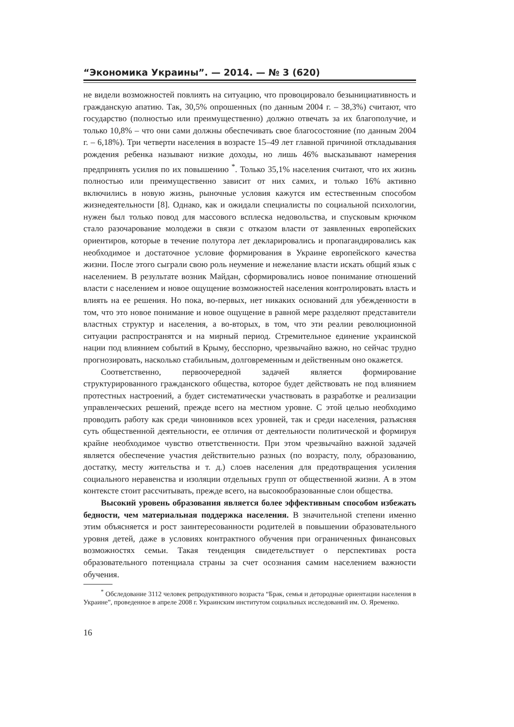“Экономика Украины”. — 2014. — № 3 (620)
не видели возможностей повлиять на ситуацию, что провоцировало безынициативность и гражданскую апатию. Так, 30,5% опрошенных (по данным 2004 г. – 38,3%) считают, что государство (полностью или преимущественно) должно отвечать за их благополучие, и только 10,8% – что они сами должны обеспечивать свое благосостояние (по данным 2004 г. – 6,18%). Три четверти населения в возрасте 15–49 лет главной причиной откладывания рождения ребенка называют низкие доходы, но лишь 46% высказывают намерения предпринять усилия по их повышению <sup>*</sup>. Только 35,1% населения считают, что их жизнь полностью или преимущественно зависит от них самих, и только 16% активно включились в новую жизнь, рыночные условия кажутся им естественным способом жизнедеятельности [8]. Однако, как и ожидали специалисты по социальной психологии, нужен был только повод для массового всплеска недовольства, и спусковым крючком стало разочарование молодежи в связи с отказом власти от заявленных европейских ориентиров, которые в течение полутора лет декларировались и пропагандировались как необходимое и достаточное условие формирования в Украине европейского качества жизни. После этого сыграли свою роль неумение и нежелание власти искать общий язык с населением. В результате возник Майдан, сформировались новое понимание отношений власти с населением и новое ощущение возможностей населения контролировать власть и влиять на ее решения. Но пока, во-первых, нет никаких оснований для убежденности в том, что это новое понимание и новое ощущение в равной мере разделяют представители властных структур и населения, а во-вторых, в том, что эти реалии революционной ситуации распространятся и на мирный период. Стремительное единение украинской нации под влиянием событий в Крыму, бесспорно, чрезвычайно важно, но сейчас трудно прогнозировать, насколько стабильным, долговременным и действенным оно окажется.
Соответственно, первоочередной задачей является формирование структурированного гражданского общества, которое будет действовать не под влиянием протестных настроений, а будет систематически участвовать в разработке и реализации управленческих решений, прежде всего на местном уровне. С этой целью необходимо проводить работу как среди чиновников всех уровней, так и среди населения, разъясняя суть общественной деятельности, ее отличия от деятельности политической и формируя крайне необходимое чувство ответственности. При этом чрезвычайно важной задачей является обеспечение участия действительно разных (по возрасту, полу, образованию, достатку, месту жительства и т. д.) слоев населения для предотвращения усиления социального неравенства и изоляции отдельных групп от общественной жизни. А в этом контексте стоит рассчитывать, прежде всего, на высокообразованные слои общества.
Высокий уровень образования является более эффективным способом избежать бедности, чем материальная поддержка населения. В значительной степени именно этим объясняется и рост заинтересованности родителей в повышении образовательного уровня детей, даже в условиях контрактного обучения при ограниченных финансовых возможностях семьи. Такая тенденция свидетельствует о перспективах роста образовательного потенциала страны за счет осознания самим населением важности обучения.
<sup>*</sup> Обследование 3112 человек репродуктивного возраста “Брак, семья и детородные ориентации населения в Украине”, проведенное в апреле 2008 г. Украинским институтом социальных исследований им. О. Яременко.
16